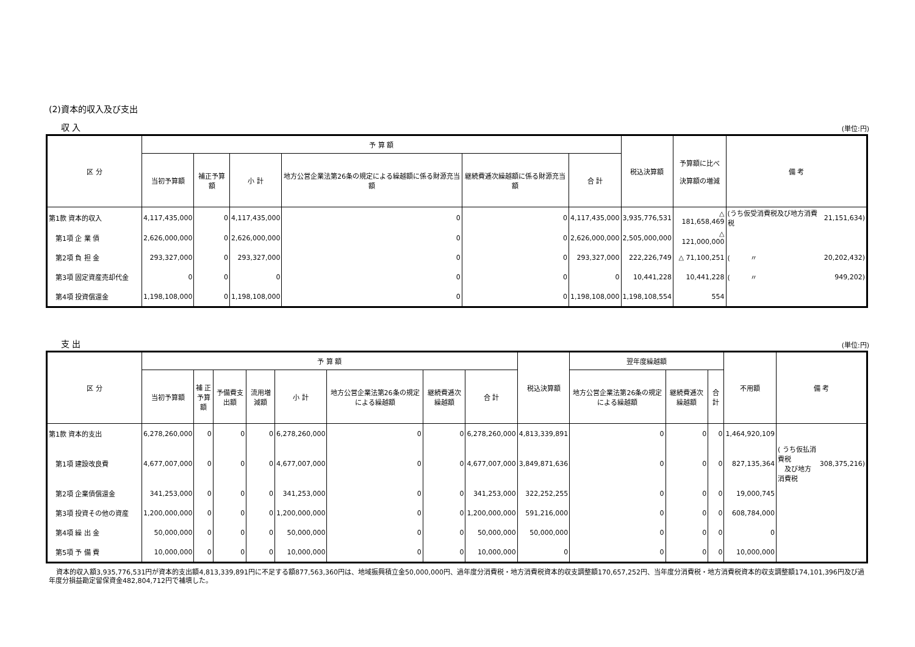(2)資本的収入及び支出
収 入 (単位:円)
| 区 分 | 予 算 額 | | | | | | 税込決算額 | 予算額に比べ 決算額の増減 | 備 考 | |
| --- | --- | --- | --- | --- | --- | --- | --- | --- | --- | --- |
| | 当初予算額 | 補正予算額 | 小 計 | 地方公営企業法第26条の規定による繰越額に係る財源充当額 | 継続費逓次繰越額に係る財源充当額 | 合 計 | | | | |
| 第1款 資本的収入 | 4,117,435,000 | 0 | 4,117,435,000 | 0 | 0 | 4,117,435,000 | 3,935,776,531 | △ 181,658,469 | (うち仮受消費税及び地方消費税 | 21,151,634) |
| 第1項 企 業 債 | 2,626,000,000 | 0 | 2,626,000,000 | 0 | 0 | 2,626,000,000 | 2,505,000,000 | △ 121,000,000 | | |
| 第2項 負 担 金 | 293,327,000 | 0 | 293,327,000 | 0 | 0 | 293,327,000 | 222,226,749 | △ 71,100,251 | ( 〃 | 20,202,432) |
| 第3項 固定資産売却代金 | 0 | 0 | 0 | 0 | 0 | 0 | 10,441,228 | 10,441,228 | ( 〃 | 949,202) |
| 第4項 投資償還金 | 1,198,108,000 | 0 | 1,198,108,000 | 0 | 0 | 1,198,108,000 | 1,198,108,554 | 554 | | |
支 出 (単位:円)
| 区 分 | 予 算 額 | | | | | | | | 税込決算額 | 翌年度繰越額 | | | 不用額 | 備 考 | |
| --- | --- | --- | --- | --- | --- | --- | --- | --- | --- | --- | --- | --- | --- | --- | --- |
| | 当初予算額 | 補 正 予算額 | 予備費支出額 | 流用増減額 | 小 計 | 地方公営企業法第26条の規定による繰越額 | 継続費逓次繰越額 | 合 計 | | 地方公営企業法第26条の規定による繰越額 | 継続費逓次繰越額 | 合 計 | | | |
| 第1款 資本的支出 | 6,278,260,000 | 0 | 0 | 0 | 6,278,260,000 | 0 | 0 | 6,278,260,000 | 4,813,339,891 | 0 | 0 | 0 | 1,464,920,109 | | |
| 第1項 建設改良費 | 4,677,007,000 | 0 | 0 | 0 | 4,677,007,000 | 0 | 0 | 4,677,007,000 | 3,849,871,636 | 0 | 0 | 0 | 827,135,364 | ( うち仮払消費税 及び地方消費税 | 308,375,216) |
| 第2項 企業債償還金 | 341,253,000 | 0 | 0 | 0 | 341,253,000 | 0 | 0 | 341,253,000 | 322,252,255 | 0 | 0 | 0 | 19,000,745 | | |
| 第3項 投資その他の資産 | 1,200,000,000 | 0 | 0 | 0 | 1,200,000,000 | 0 | 0 | 1,200,000,000 | 591,216,000 | 0 | 0 | 0 | 608,784,000 | | |
| 第4項 繰 出 金 | 50,000,000 | 0 | 0 | 0 | 50,000,000 | 0 | 0 | 50,000,000 | 50,000,000 | 0 | 0 | 0 | 0 | | |
| 第5項 予 備 費 | 10,000,000 | 0 | 0 | 0 | 10,000,000 | 0 | 0 | 10,000,000 | 0 | 0 | 0 | 0 | 10,000,000 | | |
資本的収入額3,935,776,531円が資本的支出額4,813,339,891円に不足する額877,563,360円は、地域振興積立金50,000,000円、過年度分消費税・地方消費税資本的収支調整額170,657,252円、当年度分消費税・地方消費税資本的収支調整額174,101,396円及び過年度分損益勘定留保資金482,804,712円で補填した。